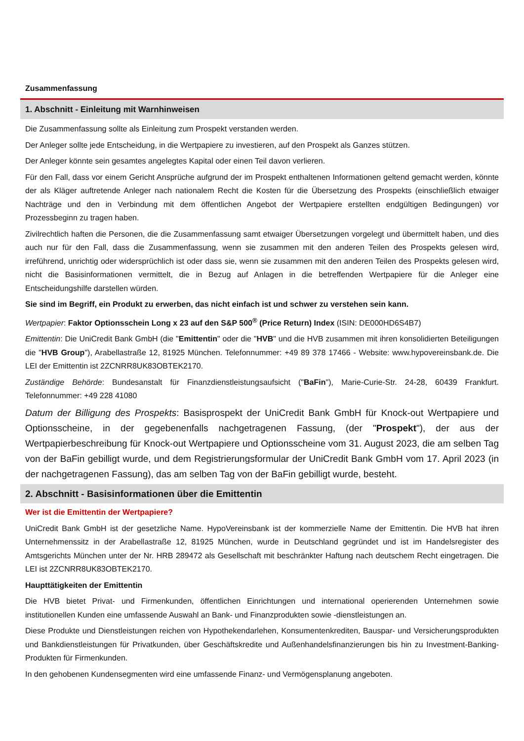Zusammenfassung
1. Abschnitt - Einleitung mit Warnhinweisen
Die Zusammenfassung sollte als Einleitung zum Prospekt verstanden werden.
Der Anleger sollte jede Entscheidung, in die Wertpapiere zu investieren, auf den Prospekt als Ganzes stützen.
Der Anleger könnte sein gesamtes angelegtes Kapital oder einen Teil davon verlieren.
Für den Fall, dass vor einem Gericht Ansprüche aufgrund der im Prospekt enthaltenen Informationen geltend gemacht werden, könnte der als Kläger auftretende Anleger nach nationalem Recht die Kosten für die Übersetzung des Prospekts (einschließlich etwaiger Nachträge und den in Verbindung mit dem öffentlichen Angebot der Wertpapiere erstellten endgültigen Bedingungen) vor Prozessbeginn zu tragen haben.
Zivilrechtlich haften die Personen, die die Zusammenfassung samt etwaiger Übersetzungen vorgelegt und übermittelt haben, und dies auch nur für den Fall, dass die Zusammenfassung, wenn sie zusammen mit den anderen Teilen des Prospekts gelesen wird, irreführend, unrichtig oder widersprüchlich ist oder dass sie, wenn sie zusammen mit den anderen Teilen des Prospekts gelesen wird, nicht die Basisinformationen vermittelt, die in Bezug auf Anlagen in die betreffenden Wertpapiere für die Anleger eine Entscheidungshilfe darstellen würden.
Sie sind im Begriff, ein Produkt zu erwerben, das nicht einfach ist und schwer zu verstehen sein kann.
Wertpapier: Faktor Optionsschein Long x 23 auf den S&P 500<sup>®</sup> (Price Return) Index (ISIN: DE000HD6S4B7)
Emittentin: Die UniCredit Bank GmbH (die "Emittentin" oder die "HVB" und die HVB zusammen mit ihren konsolidierten Beteiligungen die "HVB Group"), Arabellastraße 12, 81925 München. Telefonnummer: +49 89 378 17466 - Website: www.hypovereinsbank.de. Die LEI der Emittentin ist 2ZCNRR8UK83OBTEK2170.
Zuständige Behörde: Bundesanstalt für Finanzdienstleistungsaufsicht ("BaFin"), Marie-Curie-Str. 24-28, 60439 Frankfurt. Telefonnummer: +49 228 41080
Datum der Billigung des Prospekts: Basisprospekt der UniCredit Bank GmbH für Knock-out Wertpapiere und Optionsscheine, in der gegebenenfalls nachgetragenen Fassung, (der "Prospekt"), der aus der Wertpapierbeschreibung für Knock-out Wertpapiere und Optionsscheine vom 31. August 2023, die am selben Tag von der BaFin gebilligt wurde, und dem Registrierungsformular der UniCredit Bank GmbH vom 17. April 2023 (in der nachgetragenen Fassung), das am selben Tag von der BaFin gebilligt wurde, besteht.
2. Abschnitt - Basisinformationen über die Emittentin
Wer ist die Emittentin der Wertpapiere?
UniCredit Bank GmbH ist der gesetzliche Name. HypoVereinsbank ist der kommerzielle Name der Emittentin. Die HVB hat ihren Unternehmenssitz in der Arabellastraße 12, 81925 München, wurde in Deutschland gegründet und ist im Handelsregister des Amtsgerichts München unter der Nr. HRB 289472 als Gesellschaft mit beschränkter Haftung nach deutschem Recht eingetragen. Die LEI ist 2ZCNRR8UK83OBTEK2170.
Haupttätigkeiten der Emittentin
Die HVB bietet Privat- und Firmenkunden, öffentlichen Einrichtungen und international operierenden Unternehmen sowie institutionellen Kunden eine umfassende Auswahl an Bank- und Finanzprodukten sowie -dienstleistungen an.
Diese Produkte und Dienstleistungen reichen von Hypothekendarlehen, Konsumentenkrediten, Bauspar- und Versicherungsprodukten und Bankdienstleistungen für Privatkunden, über Geschäftskredite und Außenhandelsfinanzierungen bis hin zu Investment-Banking-Produkten für Firmenkunden.
In den gehobenen Kundensegmenten wird eine umfassende Finanz- und Vermögensplanung angeboten.